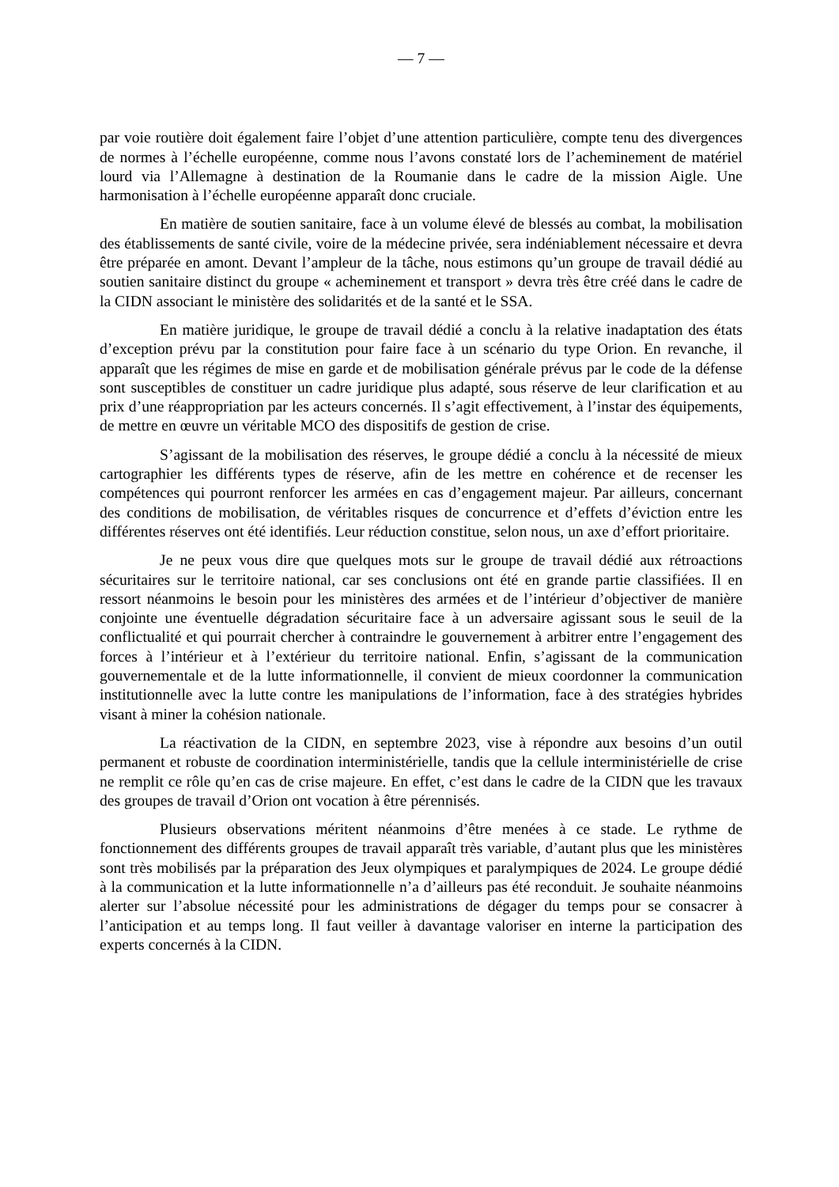— 7 —
par voie routière doit également faire l’objet d’une attention particulière, compte tenu des divergences de normes à l’échelle européenne, comme nous l’avons constaté lors de l’acheminement de matériel lourd via l’Allemagne à destination de la Roumanie dans le cadre de la mission Aigle. Une harmonisation à l’échelle européenne apparaît donc cruciale.
En matière de soutien sanitaire, face à un volume élevé de blessés au combat, la mobilisation des établissements de santé civile, voire de la médecine privée, sera indéniablement nécessaire et devra être préparée en amont. Devant l’ampleur de la tâche, nous estimons qu’un groupe de travail dédié au soutien sanitaire distinct du groupe « acheminement et transport » devra très être créé dans le cadre de la CIDN associant le ministère des solidarités et de la santé et le SSA.
En matière juridique, le groupe de travail dédié a conclu à la relative inadaptation des états d’exception prévu par la constitution pour faire face à un scénario du type Orion. En revanche, il apparaît que les régimes de mise en garde et de mobilisation générale prévus par le code de la défense sont susceptibles de constituer un cadre juridique plus adapté, sous réserve de leur clarification et au prix d’une réappropriation par les acteurs concernés. Il s’agit effectivement, à l’instar des équipements, de mettre en œuvre un véritable MCO des dispositifs de gestion de crise.
S’agissant de la mobilisation des réserves, le groupe dédié a conclu à la nécessité de mieux cartographier les différents types de réserve, afin de les mettre en cohérence et de recenser les compétences qui pourront renforcer les armées en cas d’engagement majeur. Par ailleurs, concernant des conditions de mobilisation, de véritables risques de concurrence et d’effets d’éviction entre les différentes réserves ont été identifiés. Leur réduction constitue, selon nous, un axe d’effort prioritaire.
Je ne peux vous dire que quelques mots sur le groupe de travail dédié aux rétroactions sécuritaires sur le territoire national, car ses conclusions ont été en grande partie classifiées. Il en ressort néanmoins le besoin pour les ministères des armées et de l’intérieur d’objectiver de manière conjointe une éventuelle dégradation sécuritaire face à un adversaire agissant sous le seuil de la conflictualité et qui pourrait chercher à contraindre le gouvernement à arbitrer entre l’engagement des forces à l’intérieur et à l’extérieur du territoire national. Enfin, s’agissant de la communication gouvernementale et de la lutte informationnelle, il convient de mieux coordonner la communication institutionnelle avec la lutte contre les manipulations de l’information, face à des stratégies hybrides visant à miner la cohésion nationale.
La réactivation de la CIDN, en septembre 2023, vise à répondre aux besoins d’un outil permanent et robuste de coordination interministérielle, tandis que la cellule interministérielle de crise ne remplit ce rôle qu’en cas de crise majeure. En effet, c’est dans le cadre de la CIDN que les travaux des groupes de travail d’Orion ont vocation à être pérennisés.
Plusieurs observations méritent néanmoins d’être menées à ce stade. Le rythme de fonctionnement des différents groupes de travail apparaît très variable, d’autant plus que les ministères sont très mobilisés par la préparation des Jeux olympiques et paralympiques de 2024. Le groupe dédié à la communication et la lutte informationnelle n’a d’ailleurs pas été reconduit. Je souhaite néanmoins alerter sur l’absolue nécessité pour les administrations de dégager du temps pour se consacrer à l’anticipation et au temps long. Il faut veiller à davantage valoriser en interne la participation des experts concernés à la CIDN.